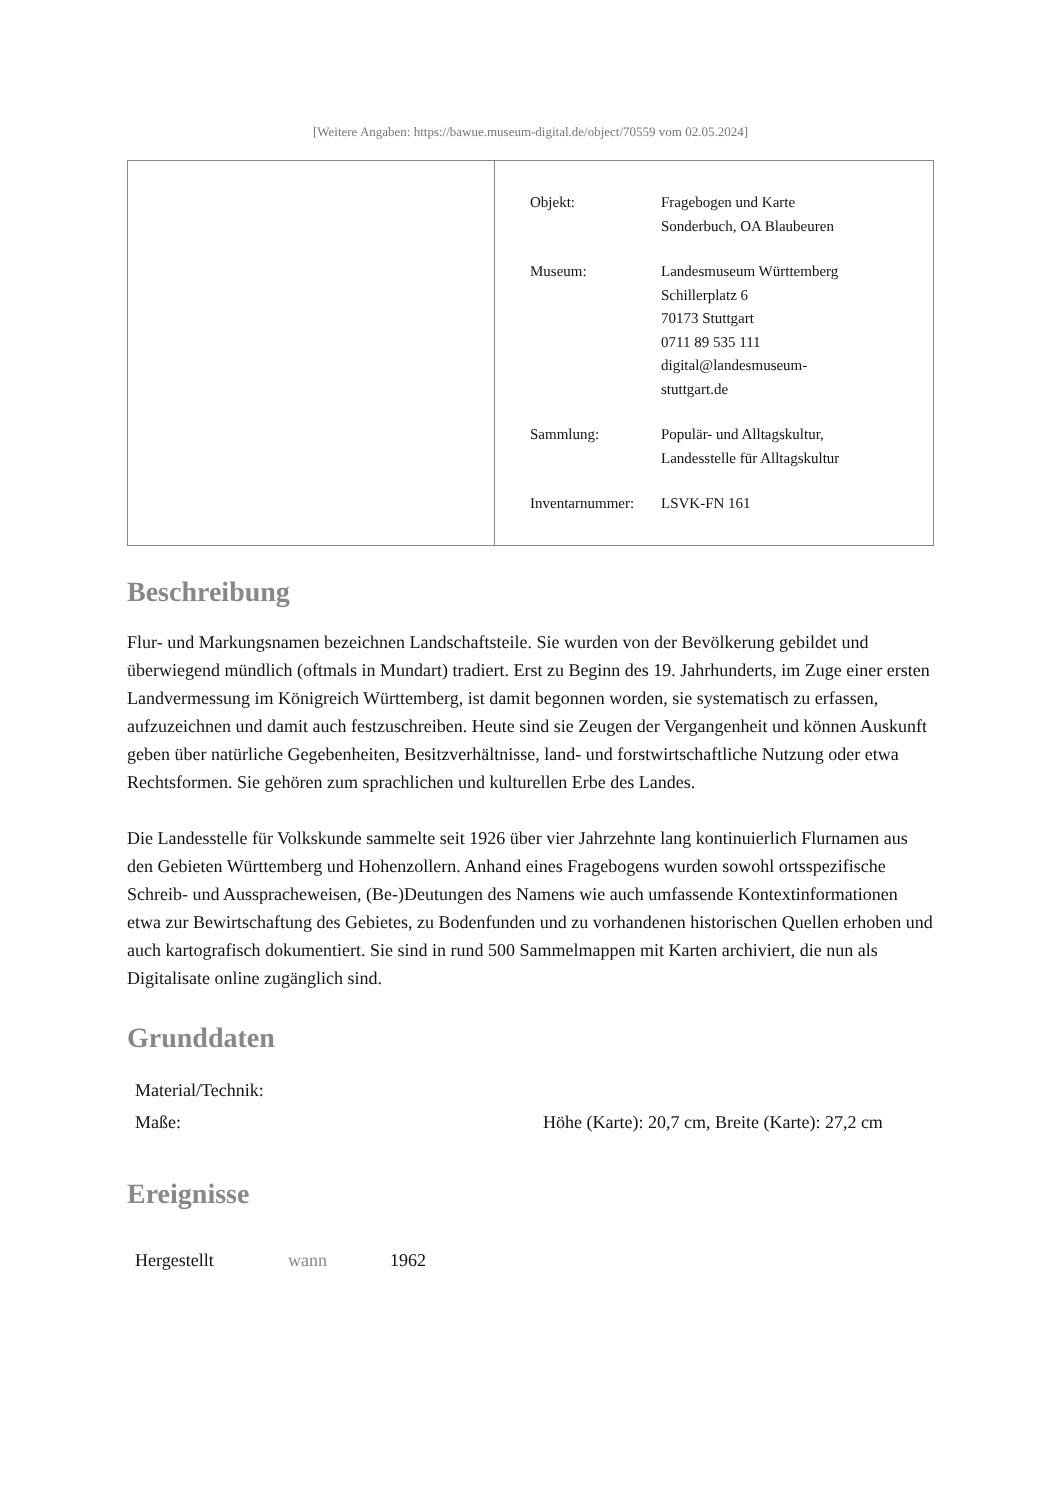[Weitere Angaben: https://bawue.museum-digital.de/object/70559 vom 02.05.2024]
| Objekt: | Fragebogen und Karte Sonderbuch, OA Blaubeuren |
| Museum: | Landesmuseum Württemberg Schillerplatz 6 70173 Stuttgart 0711 89 535 111 digital@landesmuseum- stuttgart.de |
| Sammlung: | Populär- und Alltagskultur, Landesstelle für Alltagskultur |
| Inventarnummer: | LSVK-FN 161 |
Beschreibung
Flur- und Markungsnamen bezeichnen Landschaftsteile. Sie wurden von der Bevölkerung gebildet und überwiegend mündlich (oftmals in Mundart) tradiert. Erst zu Beginn des 19. Jahrhunderts, im Zuge einer ersten Landvermessung im Königreich Württemberg, ist damit begonnen worden, sie systematisch zu erfassen, aufzuzeichnen und damit auch festzuschreiben. Heute sind sie Zeugen der Vergangenheit und können Auskunft geben über natürliche Gegebenheiten, Besitzverhältnisse, land- und forstwirtschaftliche Nutzung oder etwa Rechtsformen. Sie gehören zum sprachlichen und kulturellen Erbe des Landes.
Die Landesstelle für Volkskunde sammelte seit 1926 über vier Jahrzehnte lang kontinuierlich Flurnamen aus den Gebieten Württemberg und Hohenzollern. Anhand eines Fragebogens wurden sowohl ortsspezifische Schreib- und Ausspracheweisen, (Be-)Deutungen des Namens wie auch umfassende Kontextinformationen etwa zur Bewirtschaftung des Gebietes, zu Bodenfunden und zu vorhandenen historischen Quellen erhoben und auch kartografisch dokumentiert. Sie sind in rund 500 Sammelmappen mit Karten archiviert, die nun als Digitalisate online zugänglich sind.
Grunddaten
| Material/Technik: | |
| Maße: | Höhe (Karte): 20,7 cm, Breite (Karte): 27,2 cm |
Ereignisse
| Hergestellt | wann | 1962 |